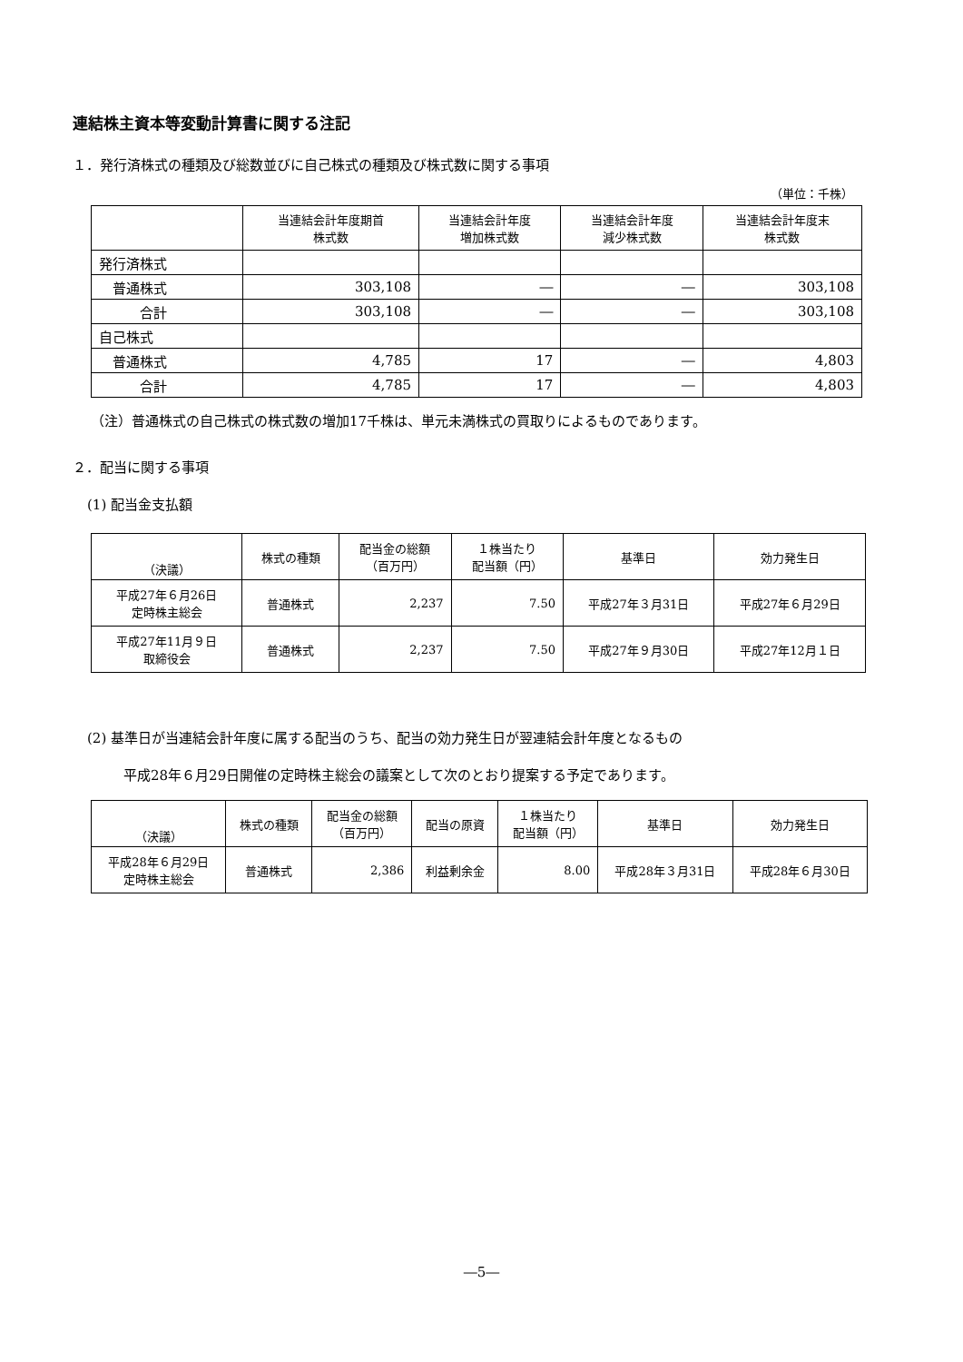連結株主資本等変動計算書に関する注記
１．発行済株式の種類及び総数並びに自己株式の種類及び株式数に関する事項
（単位：千株）
| | 当連結会計年度期首 株式数 | 当連結会計年度 増加株式数 | 当連結会計年度 減少株式数 | 当連結会計年度末 株式数 |
| --- | --- | --- | --- | --- |
| 発行済株式 | | | | |
| 普通株式 | 303,108 | ― | ― | 303,108 |
| 合計 | 303,108 | ― | ― | 303,108 |
| 自己株式 | | | | |
| 普通株式 | 4,785 | 17 | ― | 4,803 |
| 合計 | 4,785 | 17 | ― | 4,803 |
（注）普通株式の自己株式の株式数の増加17千株は、単元未満株式の買取りによるものであります。
２．配当に関する事項
(1) 配当金支払額
| （決議） | 株式の種類 | 配当金の総額 （百万円） | １株当たり 配当額（円） | 基準日 | 効力発生日 |
| --- | --- | --- | --- | --- | --- |
| 平成27年６月26日 定時株主総会 | 普通株式 | 2,237 | 7.50 | 平成27年３月31日 | 平成27年６月29日 |
| 平成27年11月９日 取締役会 | 普通株式 | 2,237 | 7.50 | 平成27年９月30日 | 平成27年12月１日 |
(2) 基準日が当連結会計年度に属する配当のうち、配当の効力発生日が翌連結会計年度となるもの
平成28年６月29日開催の定時株主総会の議案として次のとおり提案する予定であります。
| （決議） | 株式の種類 | 配当金の総額 （百万円） | 配当の原資 | １株当たり 配当額（円） | 基準日 | 効力発生日 |
| --- | --- | --- | --- | --- | --- | --- |
| 平成28年６月29日 定時株主総会 | 普通株式 | 2,386 | 利益剰余金 | 8.00 | 平成28年３月31日 | 平成28年６月30日 |
―5―